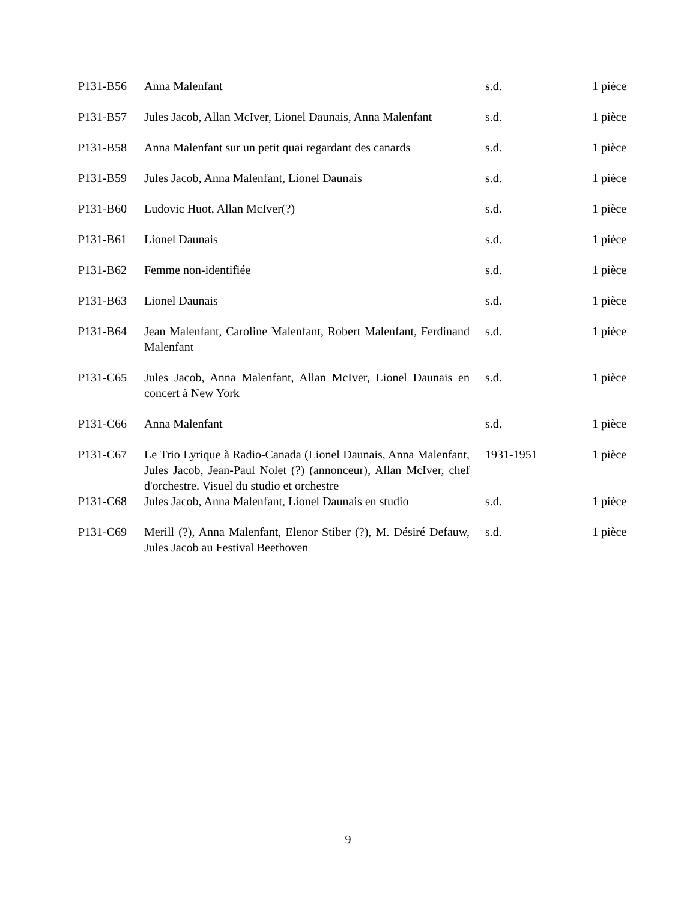| P131-B56 | Anna Malenfant | s.d. | 1 pièce |
| P131-B57 | Jules Jacob, Allan McIver, Lionel Daunais, Anna Malenfant | s.d. | 1 pièce |
| P131-B58 | Anna Malenfant sur un petit quai regardant des canards | s.d. | 1 pièce |
| P131-B59 | Jules Jacob, Anna Malenfant, Lionel Daunais | s.d. | 1 pièce |
| P131-B60 | Ludovic Huot, Allan McIver(?) | s.d. | 1 pièce |
| P131-B61 | Lionel Daunais | s.d. | 1 pièce |
| P131-B62 | Femme non-identifiée | s.d. | 1 pièce |
| P131-B63 | Lionel Daunais | s.d. | 1 pièce |
| P131-B64 | Jean Malenfant, Caroline Malenfant, Robert Malenfant, Ferdinand Malenfant | s.d. | 1 pièce |
| P131-C65 | Jules Jacob, Anna Malenfant, Allan McIver, Lionel Daunais en concert à New York | s.d. | 1 pièce |
| P131-C66 | Anna Malenfant | s.d. | 1 pièce |
| P131-C67 | Le Trio Lyrique à Radio-Canada (Lionel Daunais, Anna Malenfant, Jules Jacob, Jean-Paul Nolet (?) (annonceur), Allan McIver, chef d'orchestre. Visuel du studio et orchestre | 1931-1951 | 1 pièce |
| P131-C68 | Jules Jacob, Anna Malenfant, Lionel Daunais en studio | s.d. | 1 pièce |
| P131-C69 | Merill (?), Anna Malenfant, Elenor Stiber (?), M. Désiré Defauw, Jules Jacob au Festival Beethoven | s.d. | 1 pièce |
9